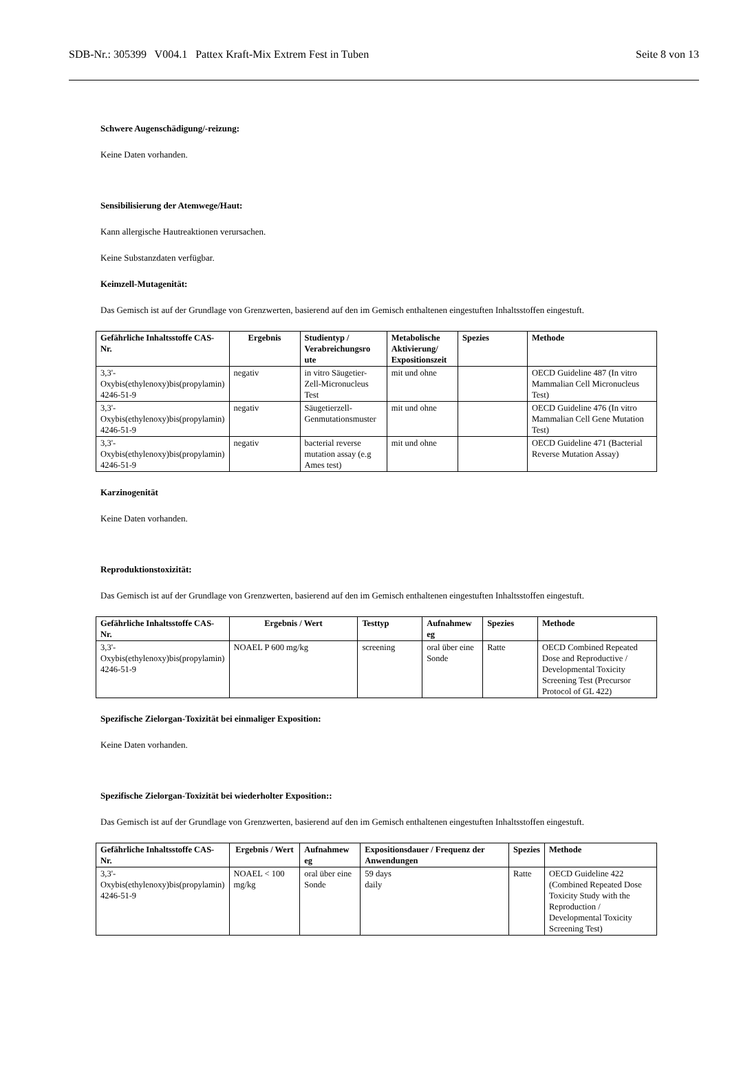SDB-Nr.: 305399 V004.1 Pattex Kraft-Mix Extrem Fest in Tuben Seite 8 von 13
Schwere Augenschädigung/-reizung:
Keine Daten vorhanden.
Sensibilisierung der Atemwege/Haut:
Kann allergische Hautreaktionen verursachen.
Keine Substanzdaten verfügbar.
Keimzell-Mutagenität:
Das Gemisch ist auf der Grundlage von Grenzwerten, basierend auf den im Gemisch enthaltenen eingestuften Inhaltsstoffen eingestuft.
| Gefährliche Inhaltsstoffe CAS-Nr. | Ergebnis | Studientyp / Verabreichungsro ute | Metabolische Aktivierung/ Expositionszeit | Spezies | Methode |
| --- | --- | --- | --- | --- | --- |
| 3,3'-Oxybis(ethylenoxy)bis(propylamin) 4246-51-9 | negativ | in vitro Säugetier-Zell-Micronucleus Test | mit und ohne | | OECD Guideline 487 (In vitro Mammalian Cell Micronucleus Test) |
| 3,3'-Oxybis(ethylenoxy)bis(propylamin) 4246-51-9 | negativ | Säugetierzell-Genmutationsmuster | mit und ohne | | OECD Guideline 476 (In vitro Mammalian Cell Gene Mutation Test) |
| 3,3'-Oxybis(ethylenoxy)bis(propylamin) 4246-51-9 | negativ | bacterial reverse mutation assay (e.g Ames test) | mit und ohne | | OECD Guideline 471 (Bacterial Reverse Mutation Assay) |
Karzinogenität
Keine Daten vorhanden.
Reproduktionstoxizität:
Das Gemisch ist auf der Grundlage von Grenzwerten, basierend auf den im Gemisch enthaltenen eingestuften Inhaltsstoffen eingestuft.
| Gefährliche Inhaltsstoffe CAS-Nr. | Ergebnis / Wert | Testtyp | Aufnahmew eg | Spezies | Methode |
| --- | --- | --- | --- | --- | --- |
| 3,3'-Oxybis(ethylenoxy)bis(propylamin) 4246-51-9 | NOAEL P 600 mg/kg | screening | oral über eine Sonde | Ratte | OECD Combined Repeated Dose and Reproductive / Developmental Toxicity Screening Test (Precursor Protocol of GL 422) |
Spezifische Zielorgan-Toxizität bei einmaliger Exposition:
Keine Daten vorhanden.
Spezifische Zielorgan-Toxizität bei wiederholter Exposition::
Das Gemisch ist auf der Grundlage von Grenzwerten, basierend auf den im Gemisch enthaltenen eingestuften Inhaltsstoffen eingestuft.
| Gefährliche Inhaltsstoffe CAS-Nr. | Ergebnis / Wert | Aufnahmew eg | Expositionsdauer / Frequenz der Anwendungen | Spezies | Methode |
| --- | --- | --- | --- | --- | --- |
| 3,3'-Oxybis(ethylenoxy)bis(propylamin) 4246-51-9 | NOAEL < 100 mg/kg | oral über eine Sonde | 59 days daily | Ratte | OECD Guideline 422 (Combined Repeated Dose Toxicity Study with the Reproduction / Developmental Toxicity Screening Test) |